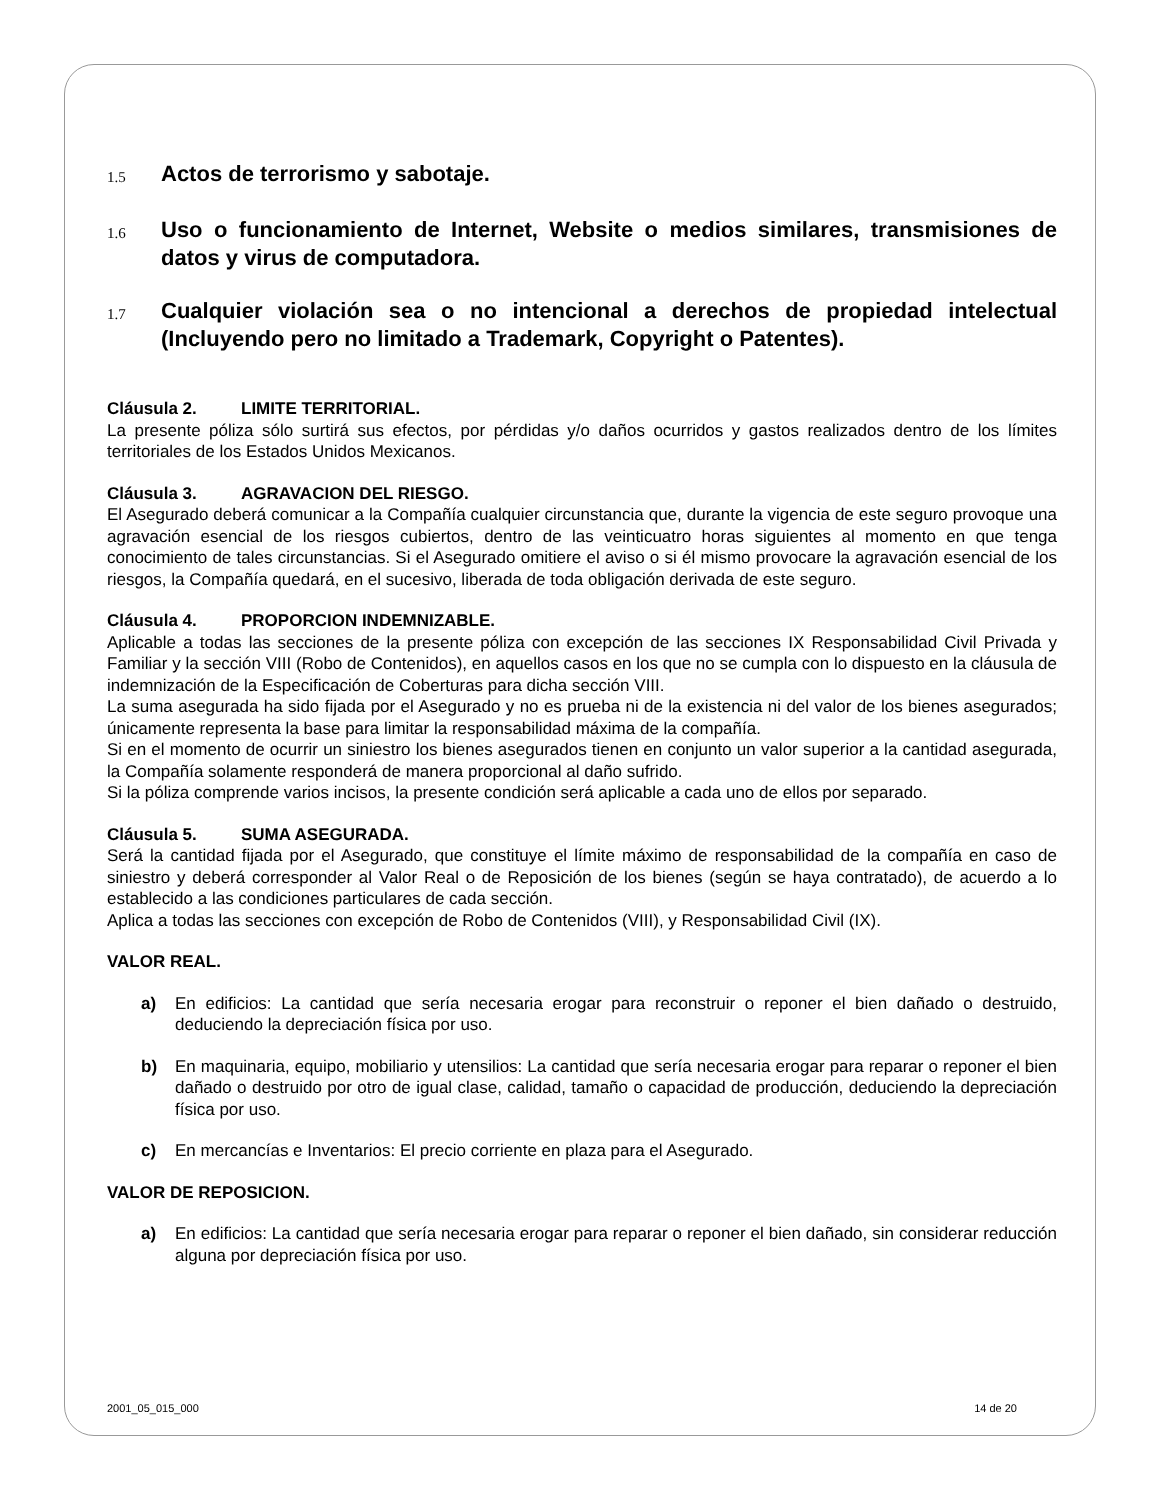1.5 Actos de terrorismo y sabotaje.
1.6 Uso o funcionamiento de Internet, Website o medios similares, transmisiones de datos y virus de computadora.
1.7 Cualquier violación sea o no intencional a derechos de propiedad intelectual (Incluyendo pero no limitado a Trademark, Copyright o Patentes).
Cláusula 2. LIMITE TERRITORIAL.
La presente póliza sólo surtirá sus efectos, por pérdidas y/o daños ocurridos y gastos realizados dentro de los límites territoriales de los Estados Unidos Mexicanos.
Cláusula 3. AGRAVACION DEL RIESGO.
El Asegurado deberá comunicar a la Compañía cualquier circunstancia que, durante la vigencia de este seguro provoque una agravación esencial de los riesgos cubiertos, dentro de las veinticuatro horas siguientes al momento en que tenga conocimiento de tales circunstancias. Si el Asegurado omitiere el aviso o si él mismo provocare la agravación esencial de los riesgos, la Compañía quedará, en el sucesivo, liberada de toda obligación derivada de este seguro.
Cláusula 4. PROPORCION INDEMNIZABLE.
Aplicable a todas las secciones de la presente póliza con excepción de las secciones IX Responsabilidad Civil Privada y Familiar y la sección VIII (Robo de Contenidos), en aquellos casos en los que no se cumpla con lo dispuesto en la cláusula de indemnización de la Especificación de Coberturas para dicha sección VIII.
La suma asegurada ha sido fijada por el Asegurado y no es prueba ni de la existencia ni del valor de los bienes asegurados; únicamente representa la base para limitar la responsabilidad máxima de la compañía.
Si en el momento de ocurrir un siniestro los bienes asegurados tienen en conjunto un valor superior a la cantidad asegurada, la Compañía solamente responderá de manera proporcional al daño sufrido.
Si la póliza comprende varios incisos, la presente condición será aplicable a cada uno de ellos por separado.
Cláusula 5. SUMA ASEGURADA.
Será la cantidad fijada por el Asegurado, que constituye el límite máximo de responsabilidad de la compañía en caso de siniestro y deberá corresponder al Valor Real o de Reposición de los bienes (según se haya contratado), de acuerdo a lo establecido a las condiciones particulares de cada sección.
Aplica a todas las secciones con excepción de Robo de Contenidos (VIII), y Responsabilidad Civil (IX).
VALOR REAL.
a) En edificios: La cantidad que sería necesaria erogar para reconstruir o reponer el bien dañado o destruido, deduciendo la depreciación física por uso.
b) En maquinaria, equipo, mobiliario y utensilios: La cantidad que sería necesaria erogar para reparar o reponer el bien dañado o destruido por otro de igual clase, calidad, tamaño o capacidad de producción, deduciendo la depreciación física por uso.
c) En mercancías e Inventarios: El precio corriente en plaza para el Asegurado.
VALOR DE REPOSICION.
a) En edificios: La cantidad que sería necesaria erogar para reparar o reponer el bien dañado, sin considerar reducción alguna por depreciación física por uso.
2001_05_015_000 14 de 20